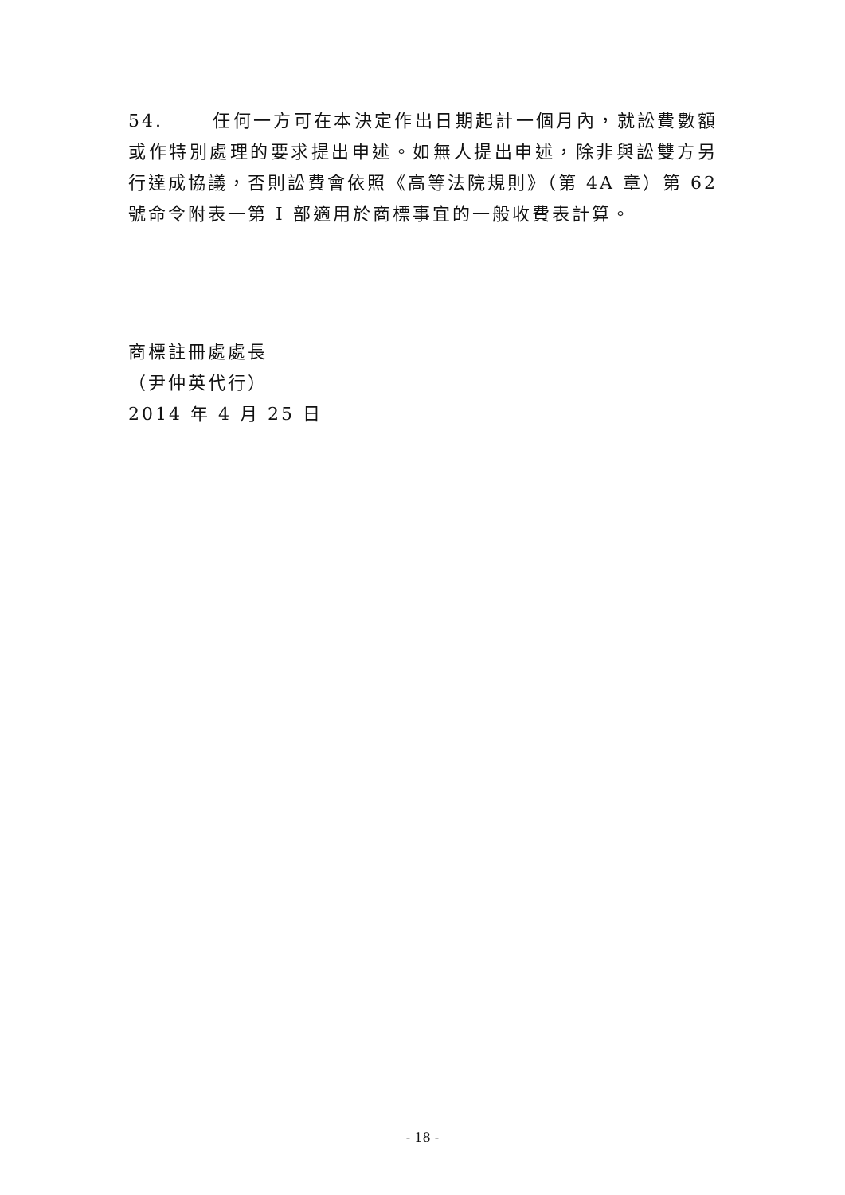54. 任何一方可在本決定作出日期起計一個月內，就訟費數額或作特別處理的要求提出申述。如無人提出申述，除非與訟雙方另行達成協議，否則訟費會依照《高等法院規則》（第 4A 章）第 62 號命令附表一第 I 部適用於商標事宜的一般收費表計算。
商標註冊處處長
（尹仲英代行）
2014 年 4 月 25 日
- 18 -